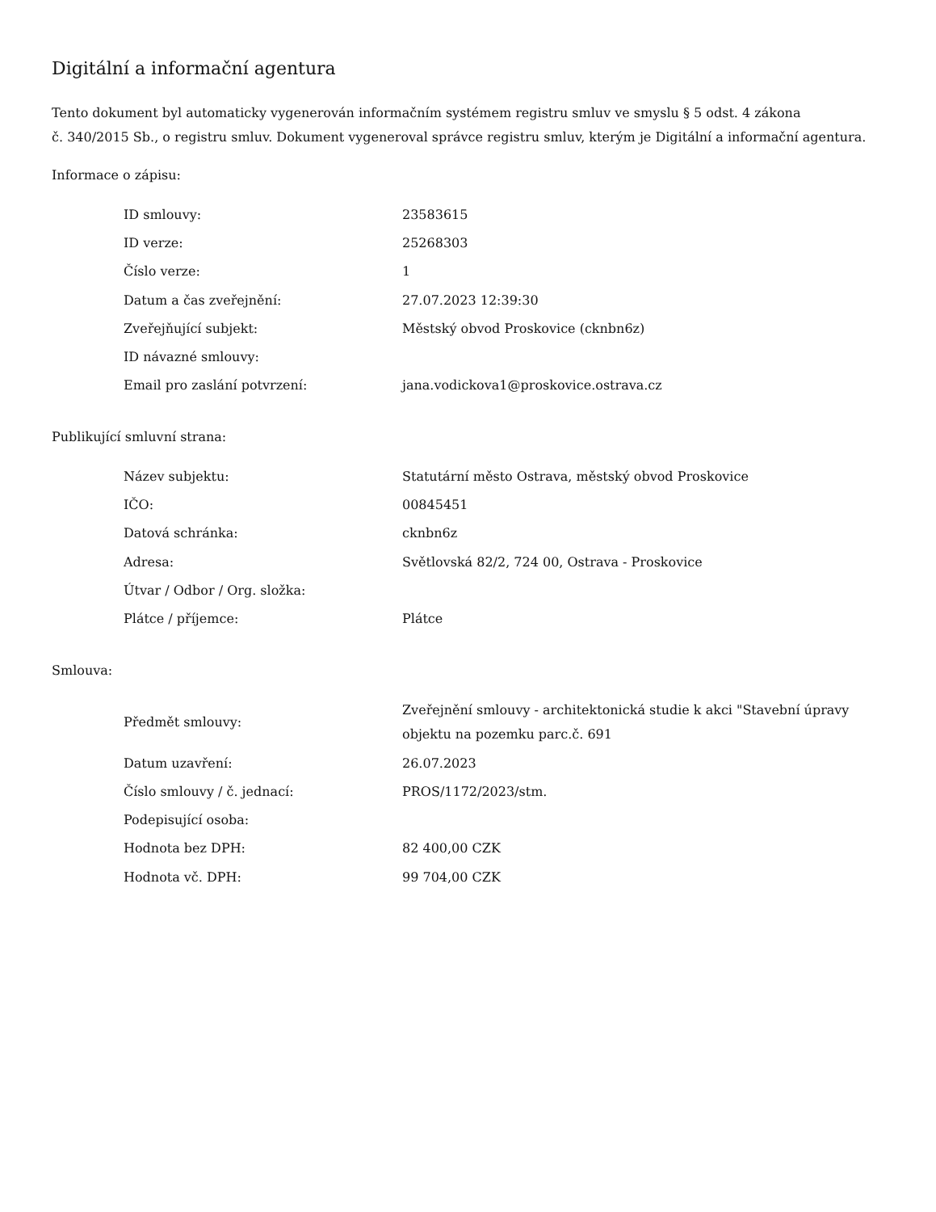Digitální a informační agentura
Tento dokument byl automaticky vygenerován informačním systémem registru smluv ve smyslu § 5 odst. 4 zákona
č. 340/2015 Sb., o registru smluv. Dokument vygeneroval správce registru smluv, kterým je Digitální a informační agentura.
Informace o zápisu:
| ID smlouvy: | 23583615 |
| ID verze: | 25268303 |
| Číslo verze: | 1 |
| Datum a čas zveřejnění: | 27.07.2023 12:39:30 |
| Zveřejňující subjekt: | Městský obvod Proskovice (cknbn6z) |
| ID návazné smlouvy: | |
| Email pro zaslání potvrzení: | jana.vodickova1@proskovice.ostrava.cz |
Publikující smluvní strana:
| Název subjektu: | Statutární město Ostrava, městský obvod Proskovice |
| IČO: | 00845451 |
| Datová schránka: | cknbn6z |
| Adresa: | Světlovská 82/2, 724 00, Ostrava - Proskovice |
| Útvar / Odbor / Org. složka: | |
| Plátce / příjemce: | Plátce |
Smlouva:
| Předmět smlouvy: | Zveřejnění smlouvy - architektonická studie k akci "Stavební úpravy objektu na pozemku parc.č. 691 |
| Datum uzavření: | 26.07.2023 |
| Číslo smlouvy / č. jednací: | PROS/1172/2023/stm. |
| Podepisující osoba: | |
| Hodnota bez DPH: | 82 400,00 CZK |
| Hodnota vč. DPH: | 99 704,00 CZK |